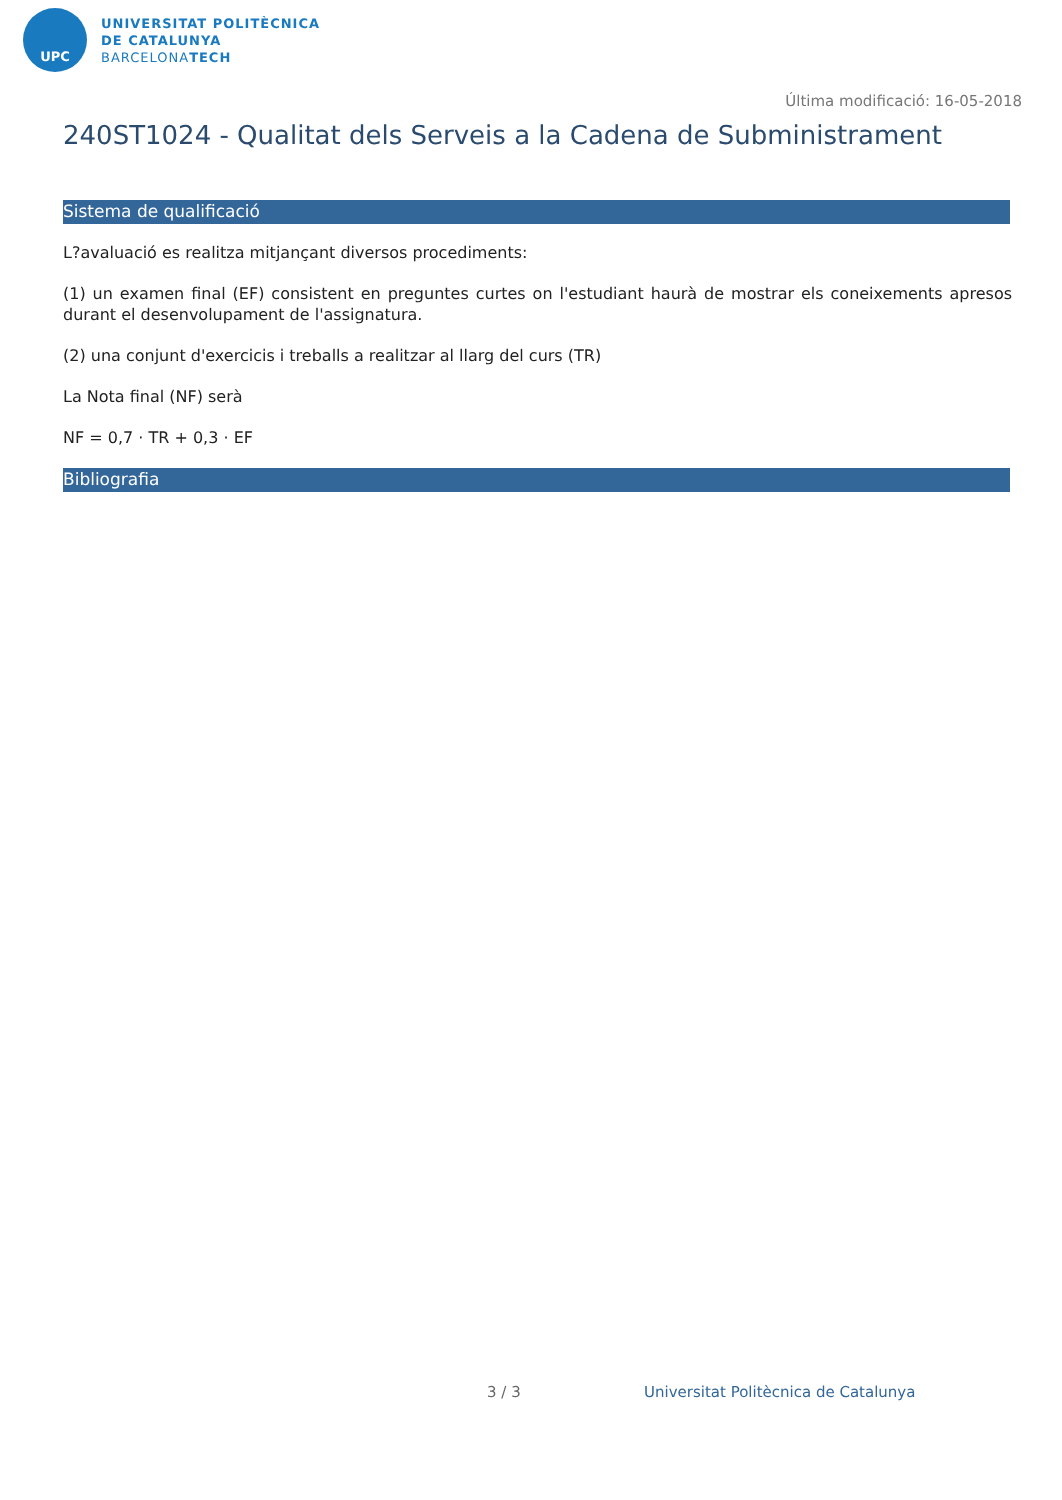UPC
UNIVERSITAT POLITÈCNICA
DE CATALUNYA
BARCELONATECH
Última modificació: 16-05-2018
240ST1024 - Qualitat dels Serveis a la Cadena de Subministrament
Sistema de qualificació
L?avaluació es realitza mitjançant diversos procediments:
(1) un examen final (EF) consistent en preguntes curtes on l'estudiant haurà de mostrar els coneixements apresos durant el desenvolupament de l'assignatura.
(2) una conjunt d'exercicis i treballs a realitzar al llarg del curs (TR)
La Nota final (NF) serà
NF = 0,7 · TR + 0,3 · EF
Bibliografia
3 / 3
Universitat Politècnica de Catalunya